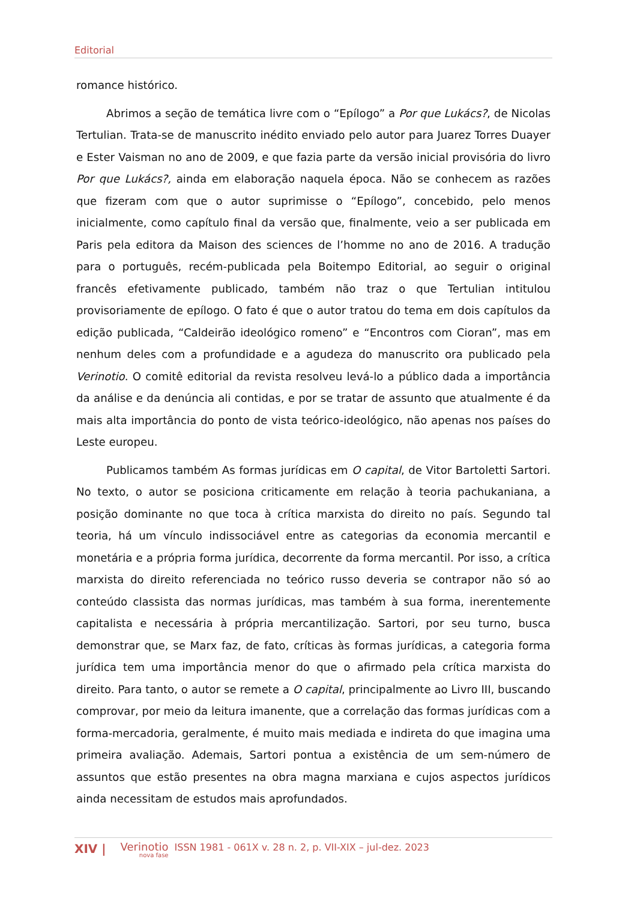Editorial
romance histórico.
Abrimos a seção de temática livre com o “Epílogo” a Por que Lukács?, de Nicolas Tertulian. Trata-se de manuscrito inédito enviado pelo autor para Juarez Torres Duayer e Ester Vaisman no ano de 2009, e que fazia parte da versão inicial provisória do livro Por que Lukács?, ainda em elaboração naquela época. Não se conhecem as razões que fizeram com que o autor suprimisse o “Epílogo”, concebido, pelo menos inicialmente, como capítulo final da versão que, finalmente, veio a ser publicada em Paris pela editora da Maison des sciences de l’homme no ano de 2016. A tradução para o português, recém-publicada pela Boitempo Editorial, ao seguir o original francês efetivamente publicado, também não traz o que Tertulian intitulou provisoriamente de epílogo. O fato é que o autor tratou do tema em dois capítulos da edição publicada, “Caldeirão ideológico romeno” e “Encontros com Cioran”, mas em nenhum deles com a profundidade e a agudeza do manuscrito ora publicado pela Verinotio. O comitê editorial da revista resolveu levá-lo a público dada a importância da análise e da denúncia ali contidas, e por se tratar de assunto que atualmente é da mais alta importância do ponto de vista teórico-ideológico, não apenas nos países do Leste europeu.
Publicamos também As formas jurídicas em O capital, de Vitor Bartoletti Sartori. No texto, o autor se posiciona criticamente em relação à teoria pachukaniana, a posição dominante no que toca à crítica marxista do direito no país. Segundo tal teoria, há um vínculo indissociável entre as categorias da economia mercantil e monetária e a própria forma jurídica, decorrente da forma mercantil. Por isso, a crítica marxista do direito referenciada no teórico russo deveria se contrapor não só ao conteúdo classista das normas jurídicas, mas também à sua forma, inerentemente capitalista e necessária à própria mercantilização. Sartori, por seu turno, busca demonstrar que, se Marx faz, de fato, críticas às formas jurídicas, a categoria forma jurídica tem uma importância menor do que o afirmado pela crítica marxista do direito. Para tanto, o autor se remete a O capital, principalmente ao Livro III, buscando comprovar, por meio da leitura imanente, que a correlação das formas jurídicas com a forma-mercadoria, geralmente, é muito mais mediada e indireta do que imagina uma primeira avaliação. Ademais, Sartori pontua a existência de um sem-número de assuntos que estão presentes na obra magna marxiana e cujos aspectos jurídicos ainda necessitam de estudos mais aprofundados.
XIV | Verinotio
nova fase ISSN 1981 - 061X v. 28 n. 2, p. VII-XIX – jul-dez. 2023